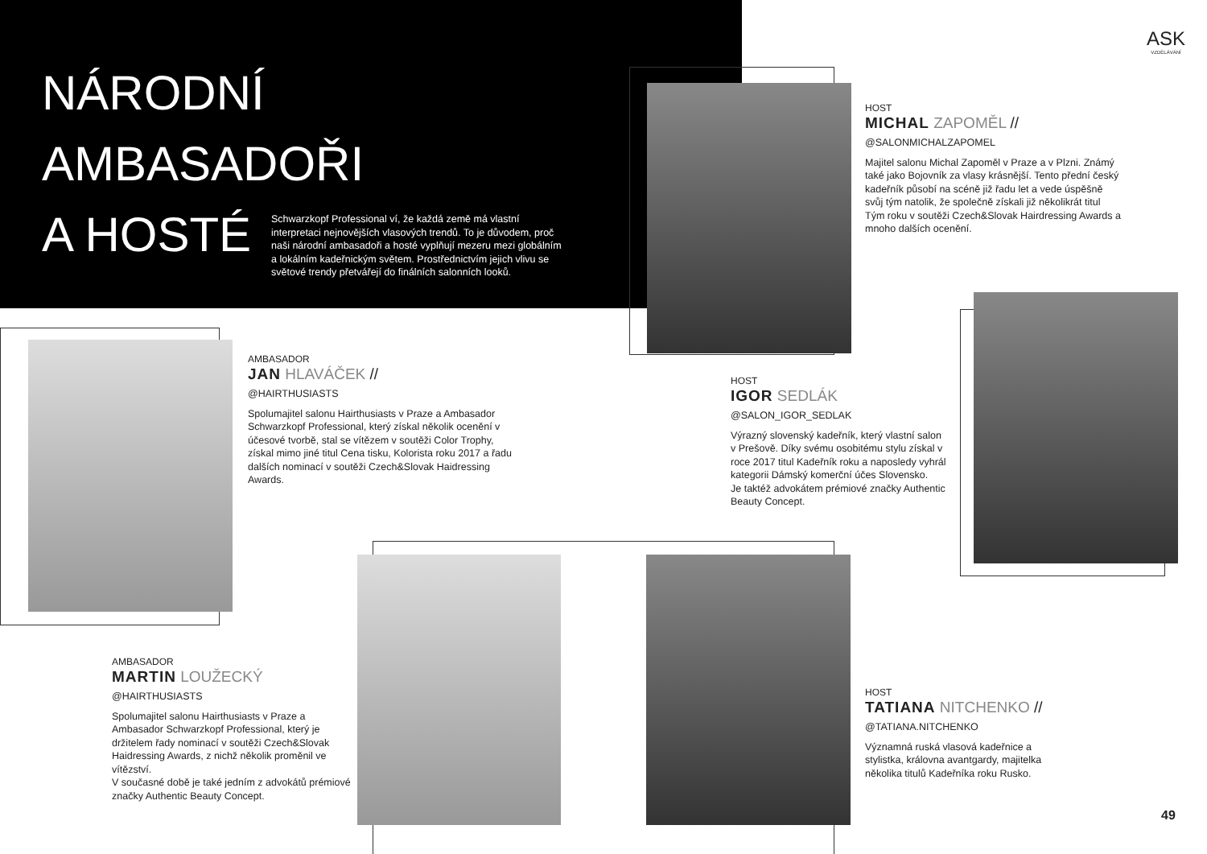ASK
VZDĚLÁVÁNÍ
NÁRODNÍ
AMBASADOŘI
A HOSTÉ
Schwarzkopf Professional ví, že každá země má vlastní interpretaci nejnovějších vlasových trendů. To je důvodem, proč naši národní ambasadoři a hosté vyplňují mezeru mezi globálním a lokálním kadeřnickým světem. Prostřednictvím jejich vlivu se světové trendy přetvářejí do finálních salonních looků.
HOST
MICHAL ZAPOMĚL //
@SALONMICHALZAPOMEL
Majitel salonu Michal Zapoměl v Praze a v Plzni. Známý také jako Bojovník za vlasy krásnější. Tento přední český kadeřník působí na scéně již řadu let a vede úspěšně svůj tým natolik, že společně získali již několikrát titul Tým roku v soutěži Czech&Slovak Hairdressing Awards a mnoho dalších ocenění.
AMBASADOR
JAN HLAVÁČEK //
@HAIRTHUSIASTS
Spolumajitel salonu Hairthusiasts v Praze a Ambasador Schwarzkopf Professional, který získal několik ocenění v účesové tvorbě, stal se vítězem v soutěži Color Trophy, získal mimo jiné titul Cena tisku, Kolorista roku 2017 a řadu dalších nominací v soutěži Czech&Slovak Haidressing Awards.
HOST
IGOR SEDLÁK
@SALON_IGOR_SEDLAK
Výrazný slovenský kadeřník, který vlastní salon v Prešově. Díky svému osobitému stylu získal v roce 2017 titul Kadeřník roku a naposledy vyhrál kategorii Dámský komerční účes Slovensko.
Je taktéž advokátem prémiové značky Authentic Beauty Concept.
AMBASADOR
MARTIN LOUŽECKÝ
@HAIRTHUSIASTS
Spolumajitel salonu Hairthusiasts v Praze a Ambasador Schwarzkopf Professional, který je držitelem řady nominací v soutěži Czech&Slovak Haidressing Awards, z nichž několik proměnil ve vítězství.
V současné době je také jedním z advokátů prémiové značky Authentic Beauty Concept.
HOST
TATIANA NITCHENKO //
@TATIANA.NITCHENKO
Významná ruská vlasová kadeřnice a stylistka, královna avantgardy, majitelka několika titulů Kadeřníka roku Rusko.
49